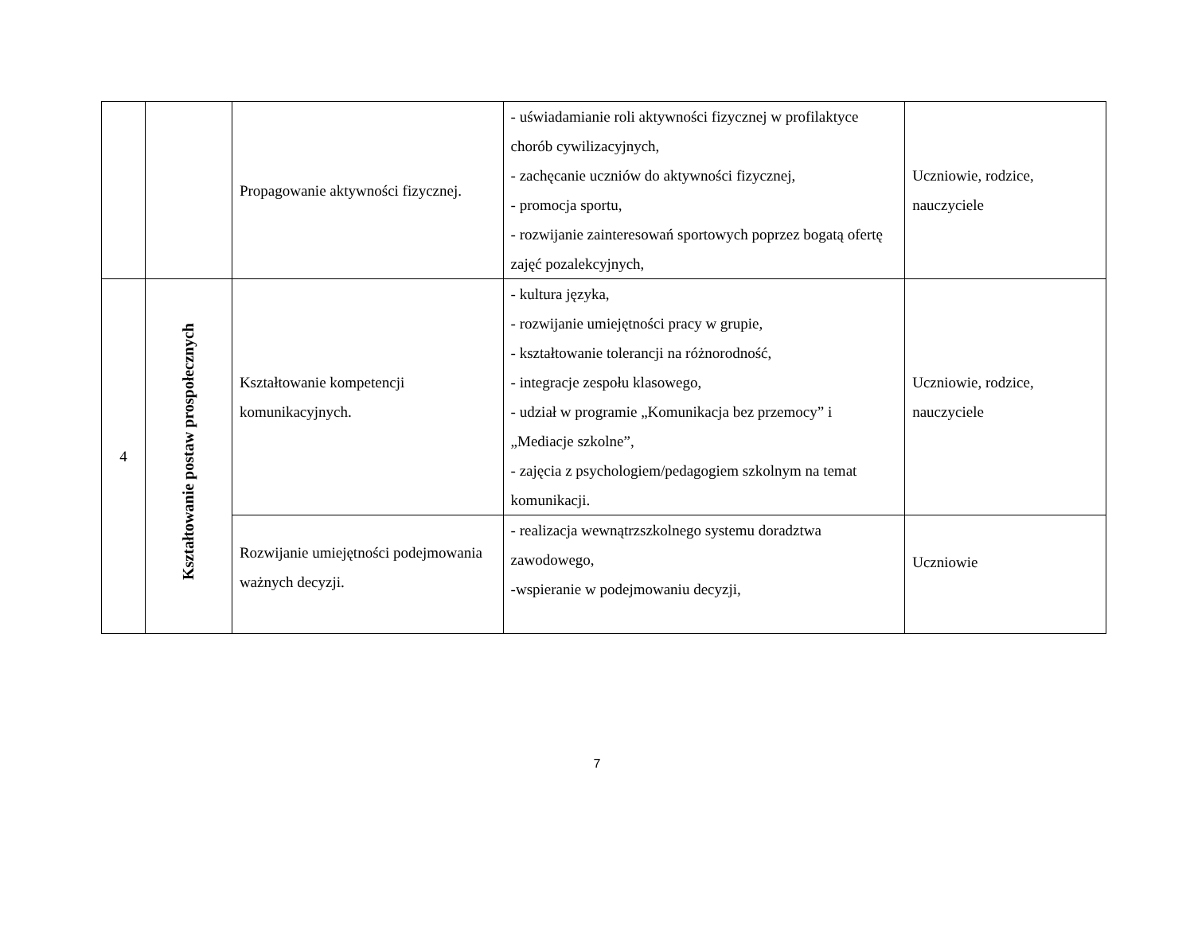| | | Propagowanie aktywności fizycznej. | - uświadamianie roli aktywności fizycznej w profilaktyce chorób cywilizacyjnych, - zachęcanie uczniów do aktywności fizycznej, - promocja sportu, - rozwijanie zainteresowań sportowych poprzez bogatą ofertę zajęć pozalekcyjnych, | Uczniowie, rodzice, nauczyciele |
| 4 | Kształtowanie postaw prospołecznych | Kształtowanie kompetencji komunikacyjnych. | - kultura języka, - rozwijanie umiejętności pracy w grupie, - kształtowanie tolerancji na różnorodność, - integracje zespołu klasowego, - udział w programie „Komunikacja bez przemocy” i „Mediacje szkolne”, - zajęcia z psychologiem/pedagogiem szkolnym na temat komunikacji. | Uczniowie, rodzice, nauczyciele |
| | | Rozwijanie umiejętności podejmowania ważnych decyzji. | - realizacja wewnątrzszkolnego systemu doradztwa zawodowego, -wspieranie w podejmowaniu decyzji, | Uczniowie |
7